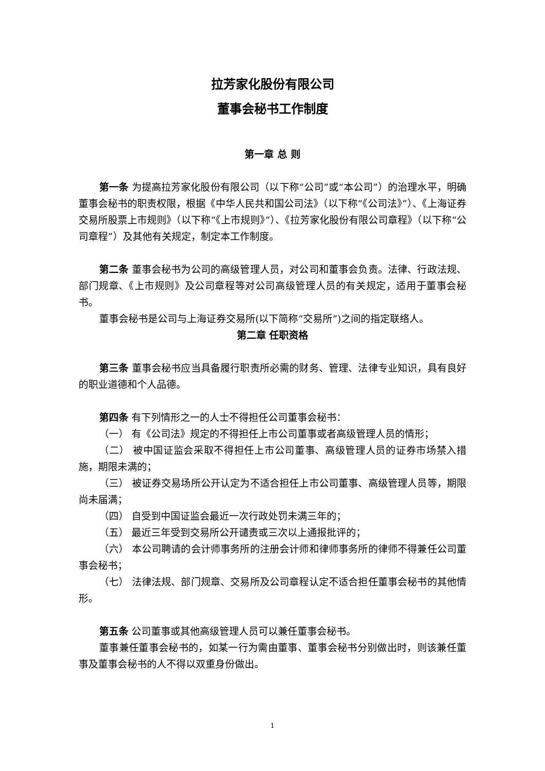拉芳家化股份有限公司
董事会秘书工作制度
第一章 总 则
第一条 为提高拉芳家化股份有限公司（以下称“公司”或“本公司”）的治理水平，明确董事会秘书的职责权限，根据《中华人民共和国公司法》（以下称“《公司法》”）、《上海证券交易所股票上市规则》（以下称“《上市规则》”）、《拉芳家化股份有限公司章程》（以下称“公司章程”）及其他有关规定，制定本工作制度。
第二条 董事会秘书为公司的高级管理人员，对公司和董事会负责。法律、行政法规、部门规章、《上市规则》及公司章程等对公司高级管理人员的有关规定，适用于董事会秘书。
董事会秘书是公司与上海证券交易所(以下简称“交易所”)之间的指定联络人。
第二章 任职资格
第三条 董事会秘书应当具备履行职责所必需的财务、管理、法律专业知识，具有良好的职业道德和个人品德。
第四条 有下列情形之一的人士不得担任公司董事会秘书：
（一） 有《公司法》规定的不得担任上市公司董事或者高级管理人员的情形；
（二） 被中国证监会采取不得担任上市公司董事、高级管理人员的证券市场禁入措施，期限未满的；
（三） 被证券交易场所公开认定为不适合担任上市公司董事、高级管理人员等，期限尚未届满；
（四） 自受到中国证监会最近一次行政处罚未满三年的；
（五） 最近三年受到交易所公开谴责或三次以上通报批评的；
（六） 本公司聘请的会计师事务所的注册会计师和律师事务所的律师不得兼任公司董事会秘书；
（七） 法律法规、部门规章、交易所及公司章程认定不适合担任董事会秘书的其他情形。
第五条 公司董事或其他高级管理人员可以兼任董事会秘书。
董事兼任董事会秘书的，如某一行为需由董事、董事会秘书分别做出时，则该兼任董事及董事会秘书的人不得以双重身份做出。
1